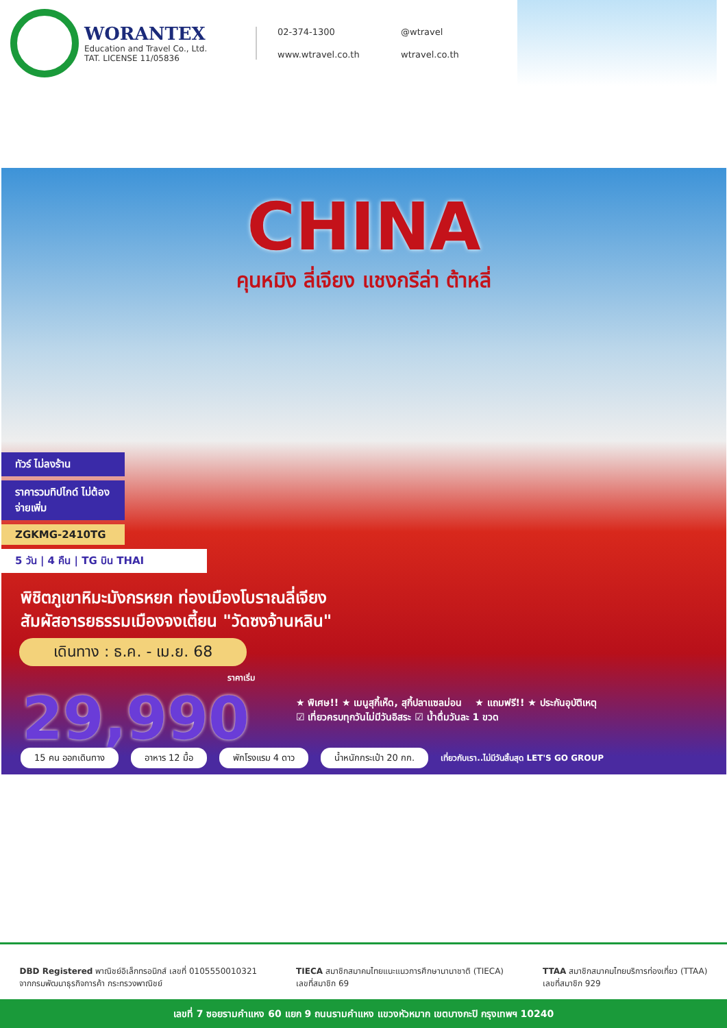WORANTEX
Education and Travel Co., Ltd.
TAT. LICENSE 11/05836
02-374-1300
@wtravel
www.wtravel.co.th
wtravel.co.th
CHINA
คุนหมิง ลี่เจียง แชงกรีล่า ต้าหลี่
ทัวร์ ไม่ลงร้าน
ราคารวมทิปไกด์ ไม่ต้องจ่ายเพิ่ม
ZGKMG-2410TG
5 วัน | 4 คืน | TG บิน THAI
พิชิตภูเขาหิมะมังกรหยก ท่องเมืองโบราณลี่เจียง
สัมผัสอารยธรรมเมืองจงเตี้ยน "วัดซงจ้านหลิน"
เดินทาง : ธ.ค. - เม.ย. 68
ราคาเริ่ม
29,990
★ พิเศษ!! ★ เมนูสุกี้เห็ด, สุกี้ปลาแซลม่อน ★ แถมฟรี!! ★ ประกันอุบัติเหตุ
☑ เที่ยวครบทุกวันไม่มีวันอิสระ ☑ น้ำดื่มวันละ 1 ขวด
15 คน ออกเดินทาง อาหาร 12 มื้อ พักโรงแรม 4 ดาว น้ำหนักกระเป๋า 20 กก. เที่ยวกับเรา..ไม่มีวันสิ้นสุด LET'S GO GROUP
DBD Registered พาณิชย์อิเล็กทรอนิกส์ เลขที่ 0105550010321
จากกรมพัฒนาธุรกิจการค้า กระทรวงพาณิชย์
TIECA สมาชิกสมาคมไทยแนะแนวการศึกษานานาชาติ (TIECA)
เลขที่สมาชิก 69
TTAA สมาชิกสมาคมไทยบริการท่องเที่ยว (TTAA)
เลขที่สมาชิก 929
เลขที่ 7 ซอยรามคำแหง 60 แยก 9 ถนนรามคำแหง แขวงหัวหมาก เขตบางกะปิ กรุงเทพฯ 10240